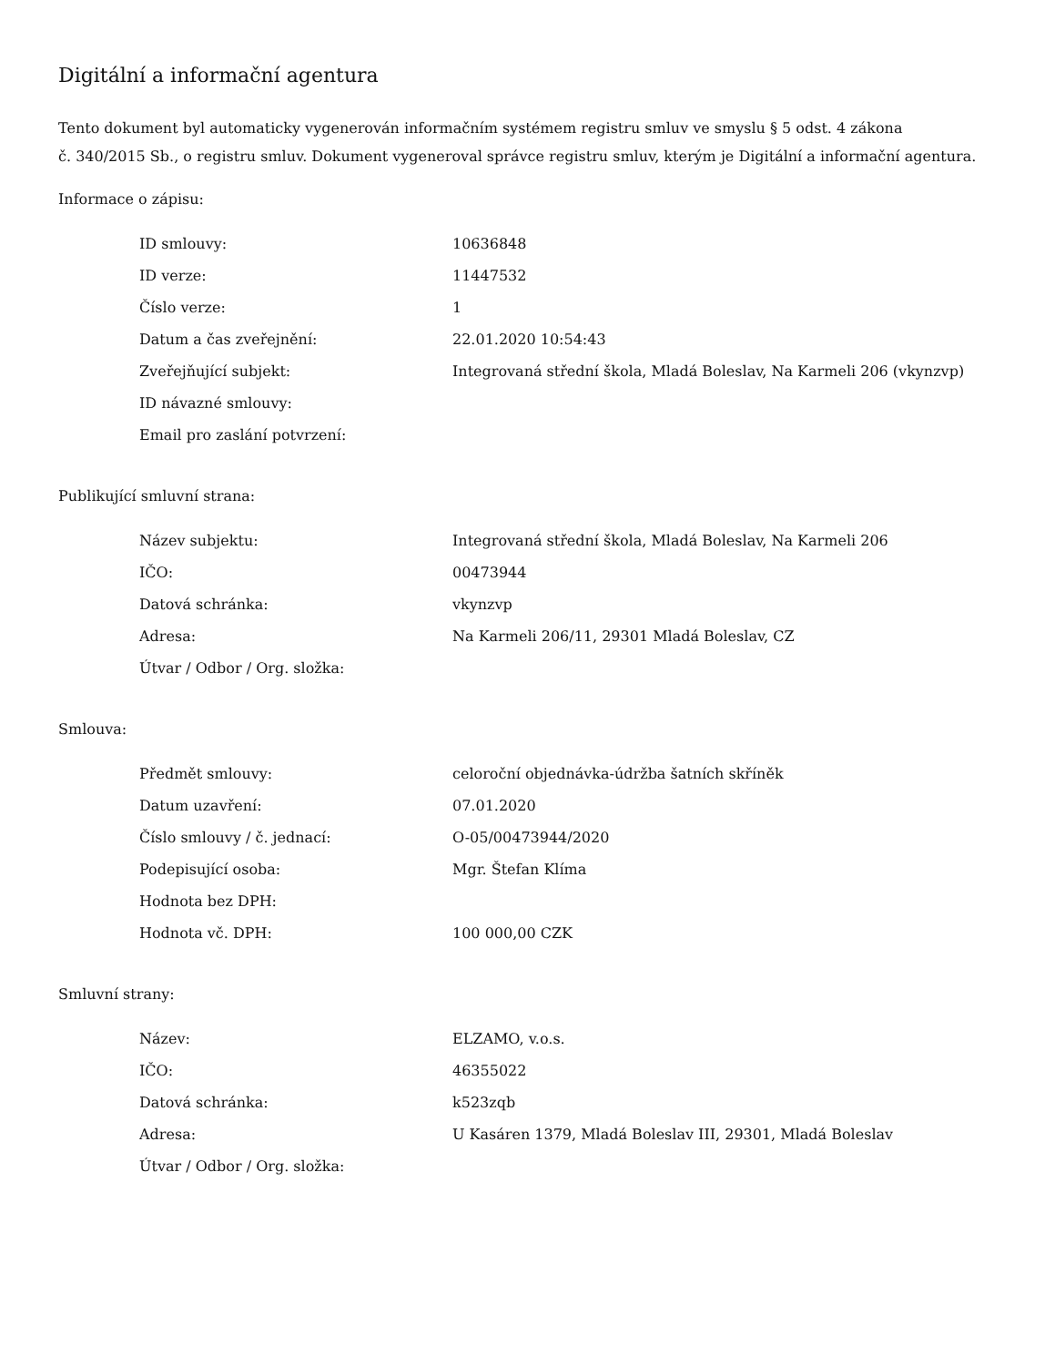Digitální a informační agentura
Tento dokument byl automaticky vygenerován informačním systémem registru smluv ve smyslu § 5 odst. 4 zákona
č. 340/2015 Sb., o registru smluv. Dokument vygeneroval správce registru smluv, kterým je Digitální a informační agentura.
Informace o zápisu:
| ID smlouvy: | 10636848 |
| ID verze: | 11447532 |
| Číslo verze: | 1 |
| Datum a čas zveřejnění: | 22.01.2020 10:54:43 |
| Zveřejňující subjekt: | Integrovaná střední škola, Mladá Boleslav, Na Karmeli 206 (vkynzvp) |
| ID návazné smlouvy: | |
| Email pro zaslání potvrzení: | |
Publikující smluvní strana:
| Název subjektu: | Integrovaná střední škola, Mladá Boleslav, Na Karmeli 206 |
| IČO: | 00473944 |
| Datová schránka: | vkynzvp |
| Adresa: | Na Karmeli 206/11, 29301 Mladá Boleslav, CZ |
| Útvar / Odbor / Org. složka: | |
Smlouva:
| Předmět smlouvy: | celoroční objednávka-údržba šatních skříněk |
| Datum uzavření: | 07.01.2020 |
| Číslo smlouvy / č. jednací: | O-05/00473944/2020 |
| Podepisující osoba: | Mgr. Štefan Klíma |
| Hodnota bez DPH: | |
| Hodnota vč. DPH: | 100 000,00 CZK |
Smluvní strany:
| Název: | ELZAMO, v.o.s. |
| IČO: | 46355022 |
| Datová schránka: | k523zqb |
| Adresa: | U Kasáren 1379, Mladá Boleslav III, 29301, Mladá Boleslav |
| Útvar / Odbor / Org. složka: | |